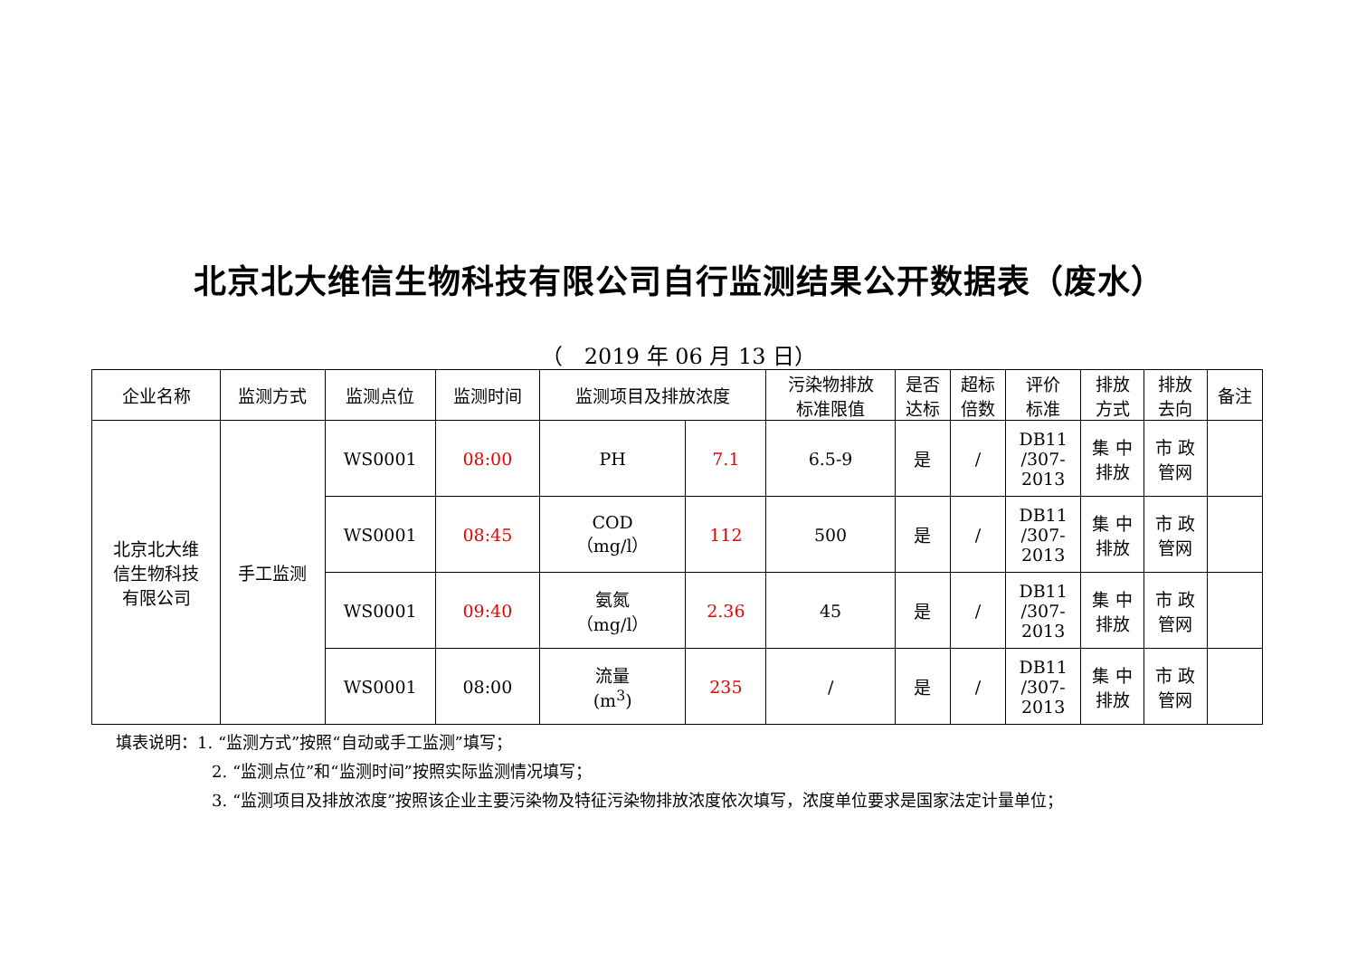北京北大维信生物科技有限公司自行监测结果公开数据表（废水）
（　2019 年 06 月 13 日）
| 企业名称 | 监测方式 | 监测点位 | 监测时间 | 监测项目及排放浓度 | | 污染物排放 标准限值 | 是否 达标 | 超标 倍数 | 评价 标准 | 排放 方式 | 排放 去向 | 备注 |
| --- | --- | --- | --- | --- | --- | --- | --- | --- | --- | --- | --- | --- |
| 北京北大维 信生物科技 有限公司 | 手工监测 | WS0001 | 08:00 | PH | 7.1 | 6.5-9 | 是 | / | DB11 /307- 2013 | 集 中 排放 | 市 政 管网 | |
| | | WS0001 | 08:45 | COD （mg/l） | 112 | 500 | 是 | / | DB11 /307- 2013 | 集 中 排放 | 市 政 管网 | |
| | | WS0001 | 09:40 | 氨氮 （mg/l） | 2.36 | 45 | 是 | / | DB11 /307- 2013 | 集 中 排放 | 市 政 管网 | |
| | | WS0001 | 08:00 | 流量 (m<sup>3</sup>) | 235 | / | 是 | / | DB11 /307- 2013 | 集 中 排放 | 市 政 管网 | |
填表说明：1. “监测方式”按照“自动或手工监测”填写；
2. “监测点位”和“监测时间”按照实际监测情况填写；
3. “监测项目及排放浓度”按照该企业主要污染物及特征污染物排放浓度依次填写，浓度单位要求是国家法定计量单位；